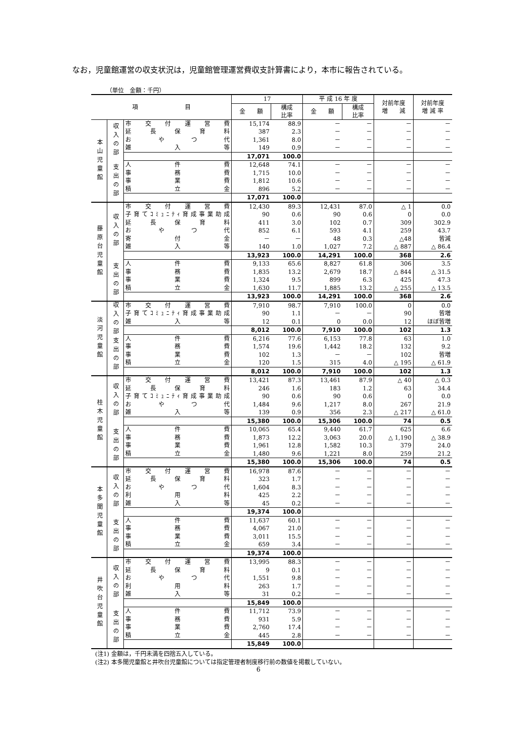なお，児童館運営の収支状況は，児童館管理運営費収支計算書により，本市に報告されている。
（単位　金額：千円）
| 項 目 | | | 17 | | 平 成 16 年 度 | | 対前年度 増 減 | 対前年度 増 減 率 |
| --- | --- | --- | --- | --- | --- | --- | --- | --- |
| | | | 金 額 | 構成 比率 | 金 額 | 構成 比率 | | |
| 本山児童館 | 収入の部 | 市交付運営費 | 15,174 | 88.9 | － | － | － | － |
| | | 延長保育料 | 387 | 2.3 | － | － | － | － |
| | | おやつ代 | 1,361 | 8.0 | － | － | － | － |
| | | 雑入等 | 149 | 0.9 | － | － | － | － |
| | | | 17,071 | 100.0 | | | | |
| | 支出の部 | 人件費 | 12,648 | 74.1 | － | － | － | － |
| | | 事務費 | 1,715 | 10.0 | － | － | － | － |
| | | 事業費 | 1,812 | 10.6 | － | － | － | － |
| | | 積立金 | 896 | 5.2 | － | － | － | － |
| | | | 17,071 | 100.0 | | | | |
| 藤原台児童館 | 収入の部 | 市交付運営費 | 12,430 | 89.3 | 12,431 | 87.0 | △ 1 | 0.0 |
| | | 子育てｺﾐｭﾆﾃｨ育成事業助成 | 90 | 0.6 | 90 | 0.6 | 0 | 0.0 |
| | | 延長保育料 | 411 | 3.0 | 102 | 0.7 | 309 | 302.9 |
| | | おやつ代 | 852 | 6.1 | 593 | 4.1 | 259 | 43.7 |
| | | 寄付金 | － | － | 48 | 0.3 | △48 | 皆減 |
| | | 雑入等 | 140 | 1.0 | 1,027 | 7.2 | △ 887 | △ 86.4 |
| | | | 13,923 | 100.0 | 14,291 | 100.0 | 368 | 2.6 |
| | 支出の部 | 人件費 | 9,133 | 65.6 | 8,827 | 61.8 | 306 | 3.5 |
| | | 事務費 | 1,835 | 13.2 | 2,679 | 18.7 | △ 844 | △ 31.5 |
| | | 事業費 | 1,324 | 9.5 | 899 | 6.3 | 425 | 47.3 |
| | | 積立金 | 1,630 | 11.7 | 1,885 | 13.2 | △ 255 | △ 13.5 |
| | | | 13,923 | 100.0 | 14,291 | 100.0 | 368 | 2.6 |
| 淡河児童館 | 収入の部 | 市交付運営費 | 7,910 | 98.7 | 7,910 | 100.0 | 0 | 0.0 |
| | | 子育てｺﾐｭﾆﾃｨ育成事業助成 | 90 | 1.1 | － | － | 90 | 皆増 |
| | | 雑入等 | 12 | 0.1 | 0 | 0.0 | 12 | ほぼ皆増 |
| | | | 8,012 | 100.0 | 7,910 | 100.0 | 102 | 1.3 |
| | 支出の部 | 人件費 | 6,216 | 77.6 | 6,153 | 77.8 | 63 | 1.0 |
| | | 事務費 | 1,574 | 19.6 | 1,442 | 18.2 | 132 | 9.2 |
| | | 事業費 | 102 | 1.3 | － | － | 102 | 皆増 |
| | | 積立金 | 120 | 1.5 | 315 | 4.0 | △ 195 | △ 61.9 |
| | | | 8,012 | 100.0 | 7,910 | 100.0 | 102 | 1.3 |
| 桂木児童館 | 収入の部 | 市交付運営費 | 13,421 | 87.3 | 13,461 | 87.9 | △ 40 | △ 0.3 |
| | | 延長保育料 | 246 | 1.6 | 183 | 1.2 | 63 | 34.4 |
| | | 子育てｺﾐｭﾆﾃｨ育成事業助成 | 90 | 0.6 | 90 | 0.6 | 0 | 0.0 |
| | | おやつ代 | 1,484 | 9.6 | 1,217 | 8.0 | 267 | 21.9 |
| | | 雑入等 | 139 | 0.9 | 356 | 2.3 | △ 217 | △ 61.0 |
| | | | 15,380 | 100.0 | 15,306 | 100.0 | 74 | 0.5 |
| | 支出の部 | 人件費 | 10,065 | 65.4 | 9,440 | 61.7 | 625 | 6.6 |
| | | 事務費 | 1,873 | 12.2 | 3,063 | 20.0 | △ 1,190 | △ 38.9 |
| | | 事業費 | 1,961 | 12.8 | 1,582 | 10.3 | 379 | 24.0 |
| | | 積立金 | 1,480 | 9.6 | 1,221 | 8.0 | 259 | 21.2 |
| | | | 15,380 | 100.0 | 15,306 | 100.0 | 74 | 0.5 |
| 本多聞児童館 | 収入の部 | 市交付運営費 | 16,978 | 87.6 | － | － | － | － |
| | | 延長保育料 | 323 | 1.7 | － | － | － | － |
| | | おやつ代 | 1,604 | 8.3 | － | － | － | － |
| | | 利用料 | 425 | 2.2 | － | － | － | － |
| | | 雑入等 | 45 | 0.2 | － | － | － | － |
| | | | 19,374 | 100.0 | | | | |
| | 支出の部 | 人件費 | 11,637 | 60.1 | － | － | － | － |
| | | 事務費 | 4,067 | 21.0 | － | － | － | － |
| | | 事業費 | 3,011 | 15.5 | － | － | － | － |
| | | 積立金 | 659 | 3.4 | － | － | － | － |
| | | | 19,374 | 100.0 | | | | |
| 井吹台児童館 | 収入の部 | 市交付運営費 | 13,995 | 88.3 | － | － | － | － |
| | | 延長保育料 | 9 | 0.1 | － | － | － | － |
| | | おやつ代 | 1,551 | 9.8 | － | － | － | － |
| | | 利用料 | 263 | 1.7 | － | － | － | － |
| | | 雑入等 | 31 | 0.2 | － | － | － | － |
| | | | 15,849 | 100.0 | | | | |
| | 支出の部 | 人件費 | 11,712 | 73.9 | － | － | － | － |
| | | 事務費 | 931 | 5.9 | － | － | － | － |
| | | 事業費 | 2,760 | 17.4 | － | － | － | － |
| | | 積立金 | 445 | 2.8 | － | － | － | － |
| | | | 15,849 | 100.0 | | | | |
(注1) 金額は，千円未満を四捨五入している。
(注2) 本多聞児童館と井吹台児童館については指定管理者制度移行前の数値を掲載していない。
6